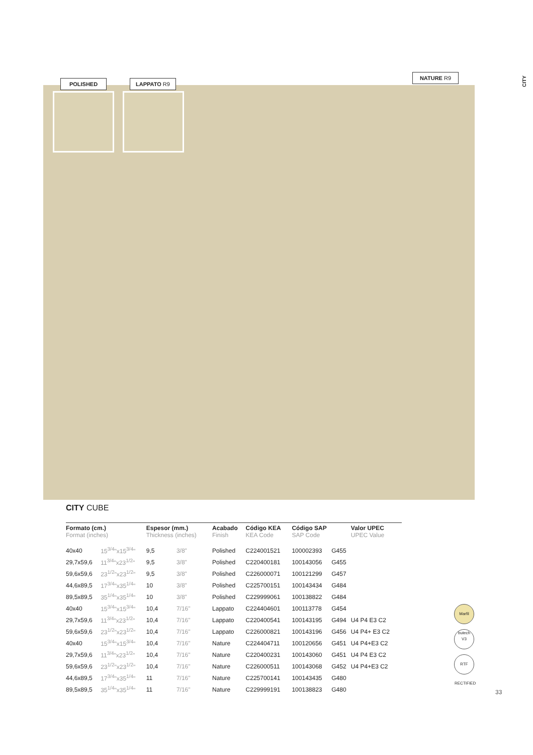CITY
POLISHED LAPPATO R9
NATURE R9
CITY CUBE
| Formato (cm.) Format (inches) | | Espesor (mm.) Thickness (inches) | | Acabado Finish | Código KEA KEA Code | Código SAP SAP Code | | Valor UPEC UPEC Value |
| --- | --- | --- | --- | --- | --- | --- | --- | --- |
| 40x40 | 15<sup>3/4</sup>"x15<sup>3/4</sup>" | 9,5 | 3/8" | Polished | C224001521 | 100002393 | G455 | |
| 29,7x59,6 | 11<sup>3/4</sup>"x23<sup>1/2</sup>" | 9,5 | 3/8" | Polished | C220400181 | 100143056 | G455 | |
| 59,6x59,6 | 23<sup>1/2</sup>"x23<sup>1/2</sup>" | 9,5 | 3/8" | Polished | C226000071 | 100121299 | G457 | |
| 44,6x89,5 | 17<sup>3/4</sup>"x35<sup>1/4</sup>" | 10 | 3/8" | Polished | C225700151 | 100143434 | G484 | |
| 89,5x89,5 | 35<sup>1/4</sup>"x35<sup>1/4</sup>" | 10 | 3/8" | Polished | C229999061 | 100138822 | G484 | |
| 40x40 | 15<sup>3/4</sup>"x15<sup>3/4</sup>" | 10,4 | 7/16" | Lappato | C224404601 | 100113778 | G454 | |
| 29,7x59,6 | 11<sup>3/4</sup>"x23<sup>1/2</sup>" | 10,4 | 7/16" | Lappato | C220400541 | 100143195 | G494 | U4 P4 E3 C2 |
| 59,6x59,6 | 23<sup>1/2</sup>"x23<sup>1/2</sup>" | 10,4 | 7/16" | Lappato | C226000821 | 100143196 | G456 | U4 P4+ E3 C2 |
| 40x40 | 15<sup>3/4</sup>"x15<sup>3/4</sup>" | 10,4 | 7/16" | Nature | C224404711 | 100120656 | G451 | U4 P4+E3 C2 |
| 29,7x59,6 | 11<sup>3/4</sup>"x23<sup>1/2</sup>" | 10,4 | 7/16" | Nature | C220400231 | 100143060 | G451 | U4 P4 E3 C2 |
| 59,6x59,6 | 23<sup>1/2</sup>"x23<sup>1/2</sup>" | 10,4 | 7/16" | Nature | C226000511 | 100143068 | G452 | U4 P4+E3 C2 |
| 44,6x89,5 | 17<sup>3/4</sup>"x35<sup>1/4</sup>" | 11 | 7/16" | Nature | C225700141 | 100143435 | G480 | |
| 89,5x89,5 | 35<sup>1/4</sup>"x35<sup>1/4</sup>" | 11 | 7/16" | Nature | C229999191 | 100138823 | G480 | |
Marfil butech
V3
RTF RECTIFIED
33